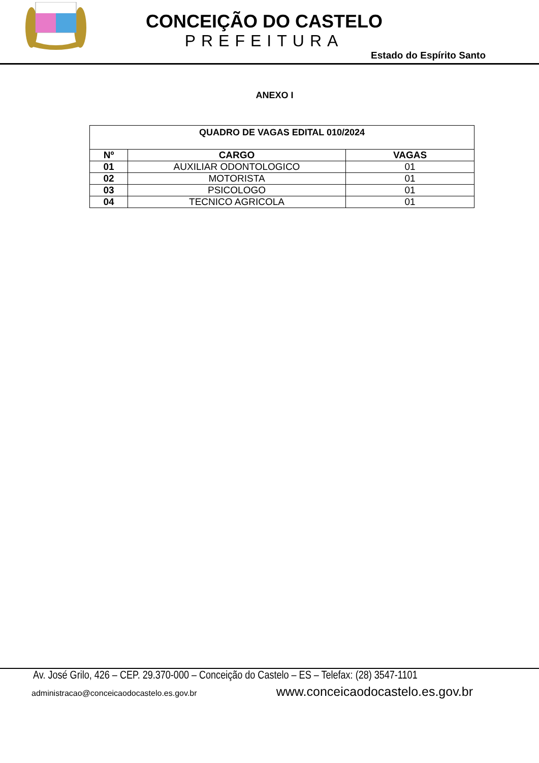CONCEIÇÃO DO CASTELO
PREFEITURA
Estado do Espírito Santo
ANEXO I
| QUADRO DE VAGAS EDITAL 010/2024 | | |
| --- | --- | --- |
| Nº | CARGO | VAGAS |
| 01 | AUXILIAR ODONTOLOGICO | 01 |
| 02 | MOTORISTA | 01 |
| 03 | PSICOLOGO | 01 |
| 04 | TECNICO AGRICOLA | 01 |
Av. José Grilo, 426 – CEP. 29.370-000 – Conceição do Castelo – ES – Telefax: (28) 3547-1101
administracao@conceicaodocastelo.es.gov.br www.conceicaodocastelo.es.gov.br